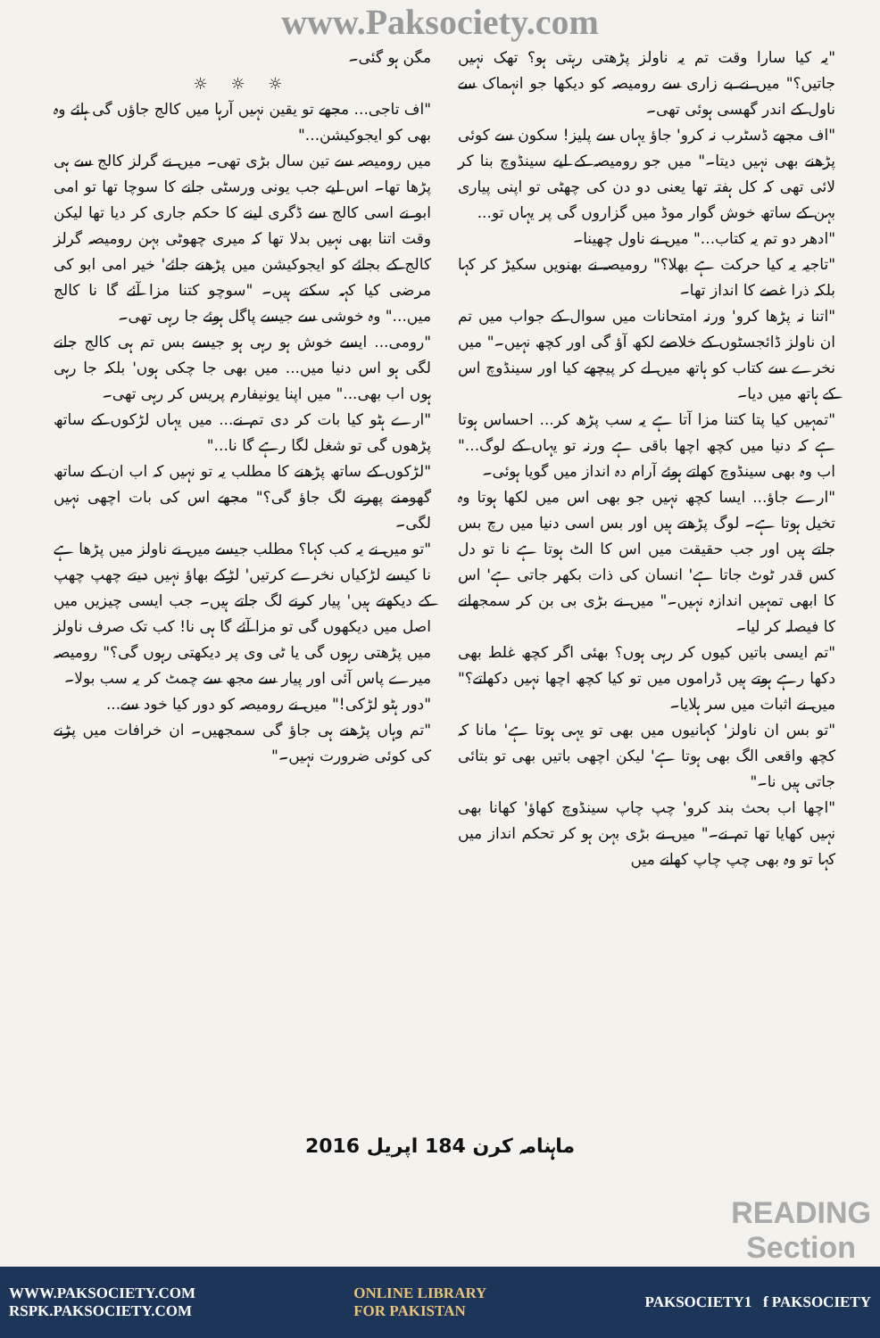www.Paksociety.com
"یہ کیا سارا وقت تم یہ ناولز پڑھتی رہتی ہو؟ تھک نہیں جاتیں؟" میں نے بے زاری سے رومیصہ کو دیکھا جو انہماک سے ناول کے اندر گھسی ہوئی تھی۔
"اف مجھے ڈسٹرب نہ کرو' جاؤ یہاں سے پلیز! سکون سے کوئی پڑھنے بھی نہیں دیتا۔" میں جو رومیصہ کے لیے سینڈوچ بنا کر لائی تھی کہ کل ہفتہ تھا یعنی دو دن کی چھٹی تو اپنی پیاری بہن کے ساتھ خوش گوار موڈ میں گزاروں گی پر یہاں تو...
"ادھر دو تم یہ کتاب..." میں نے ناول چھینا۔
"تاجیہ یہ کیا حرکت ہے بھلا؟" رومیصہ نے بھنویں سکیڑ کر کہا بلکہ ذرا غصے کا انداز تھا۔
"اتنا نہ پڑھا کرو' ورنہ امتحانات میں سوال کے جواب میں تم ان ناولز ڈائجسٹوں کے خلاصے لکھ آؤ گی اور کچھ نہیں۔" میں نخرے سے کتاب کو ہاتھ میں لے کر پیچھے کیا اور سینڈوچ اس کے ہاتھ میں دیا۔
"تمہیں کیا پتا کتنا مزا آتا ہے یہ سب پڑھ کر... احساس ہوتا ہے کہ دنیا میں کچھ اچھا باقی ہے ورنہ تو یہاں کے لوگ..." اب وہ بھی سینڈوچ کھاتے ہوئے آرام دہ انداز میں گویا ہوئی۔
"ارے جاؤ... ایسا کچھ نہیں جو بھی اس میں لکھا ہوتا وہ تخیل ہوتا ہے۔ لوگ پڑھتے ہیں اور بس اسی دنیا میں رچ بس جاتے ہیں اور جب حقیقت میں اس کا الٹ ہوتا ہے نا تو دل کس قدر ٹوٹ جاتا ہے' انسان کی ذات بکھر جاتی ہے' اس کا ابھی تمہیں اندازہ نہیں۔" میں نے بڑی بی بن کر سمجھانے کا فیصلہ کر لیا۔
"تم ایسی باتیں کیوں کر رہی ہوں؟ بھئی اگر کچھ غلط بھی دکھا رہے ہوتے ہیں ڈراموں میں تو کیا کچھ اچھا نہیں دکھاتے؟" میں نے اثبات میں سر ہلایا۔
"تو بس ان ناولز' کہانیوں میں بھی تو یہی ہوتا ہے' مانا کہ کچھ واقعی الگ بھی ہوتا ہے' لیکن اچھی باتیں بھی تو بتائی جاتی ہیں نا۔"
"اچھا اب بحث بند کرو' چپ چاپ سینڈوچ کھاؤ' کھانا بھی نہیں کھایا تھا تم نے۔" میں نے بڑی بہن ہو کر تحکم انداز میں کہا تو وہ بھی چپ چاپ کھانے میں
مگن ہو گئی۔
☼ ☼ ☼
"اف تاجی... مجھے تو یقین نہیں آرہا میں کالج جاؤں گی ہائے وہ بھی کو ایجوکیشن..."
میں رومیصہ سے تین سال بڑی تھی۔ میں نے گرلز کالج سے ہی پڑھا تھا۔ اس لیے جب یونی ورسٹی جانے کا سوچا تھا تو امی ابو نے اسی کالج سے ڈگری لینے کا حکم جاری کر دیا تھا لیکن وقت اتنا بھی نہیں بدلا تھا کہ میری چھوٹی بہن رومیصہ گرلز کالج کے بجائے کو ایجوکیشن میں پڑھنے جائے' خیر امی ابو کی مرضی کیا کہہ سکتے ہیں۔ "سوچو کتنا مزا آئے گا نا کالج میں..." وہ خوشی سے جیسے پاگل ہوئے جا رہی تھی۔
"رومی... ایسے خوش ہو رہی ہو جیسے بس تم ہی کالج جانے لگی ہو اس دنیا میں... میں بھی جا چکی ہوں' بلکہ جا رہی ہوں اب بھی..." میں اپنا یونیفارم پریس کر رہی تھی۔
"ارے ہٹو کیا بات کر دی تم نے... میں یہاں لڑکوں کے ساتھ پڑھوں گی تو شغل لگا رہے گا نا..."
"لڑکوں کے ساتھ پڑھنے کا مطلب یہ تو نہیں کہ اب ان کے ساتھ گھومنے پھرنے لگ جاؤ گی؟" مجھے اس کی بات اچھی نہیں لگی۔
"تو میں نے یہ کب کہا؟ مطلب جیسے میں نے ناولز میں پڑھا ہے نا کیسے لڑکیاں نخرے کرتیں' لڑکے بھاؤ نہیں دیتے چھپ چھپ کے دیکھتے ہیں' پیار کرنے لگ جاتے ہیں۔ جب ایسی چیزیں میں اصل میں دیکھوں گی تو مزا آئے گا ہی نا! کب تک صرف ناولز میں پڑھتی رہوں گی یا ٹی وی پر دیکھتی رہوں گی؟" رومیصہ میرے پاس آئی اور پیار سے مجھ سے چمٹ کر یہ سب بولا۔
"دور ہٹو لڑکی!" میں نے رومیصہ کو دور کیا خود سے...
"تم وہاں پڑھنے ہی جاؤ گی سمجھیں۔ ان خرافات میں پڑنے کی کوئی ضرورت نہیں۔"
ماہنامہ کرن 184 اپریل 2016
READING
Section
WWW.PAKSOCIETY.COM
RSPK.PAKSOCIETY.COM
ONLINE LIBRARY
FOR PAKISTAN
PAKSOCIETY1 f PAKSOCIETY